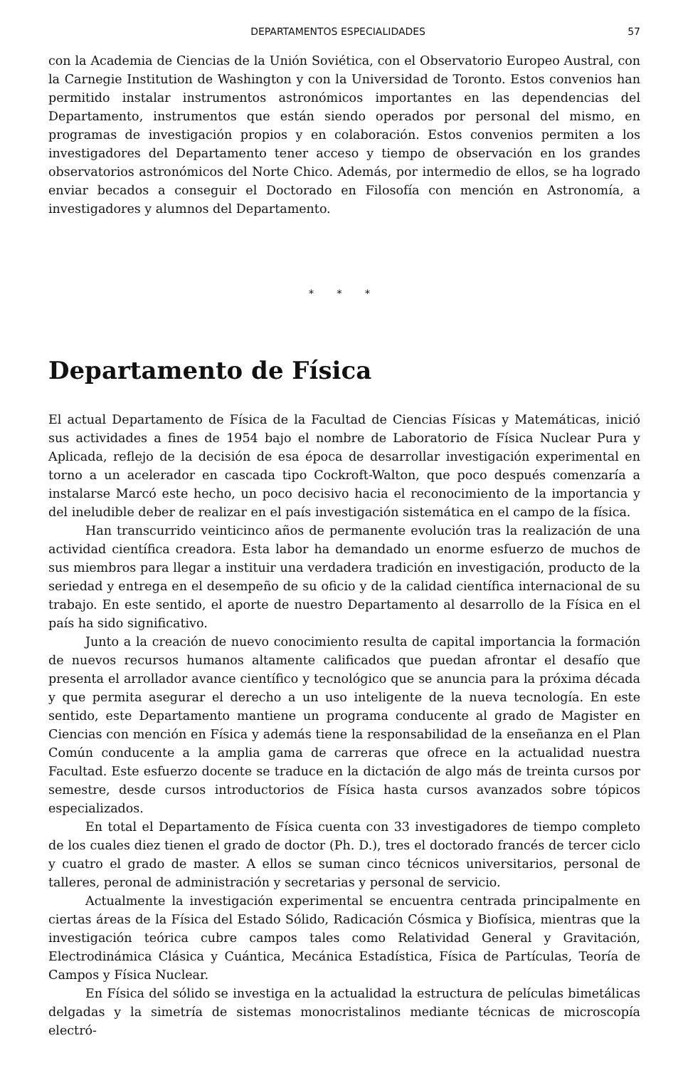DEPARTAMENTOS ESPECIALIDADES 57
con la Academia de Ciencias de la Unión Soviética, con el Observatorio Europeo Austral, con la Carnegie Institution de Washington y con la Universidad de Toronto. Estos convenios han permitido instalar instrumentos astronómicos importantes en las dependencias del Departamento, instrumentos que están siendo operados por personal del mismo, en programas de investigación propios y en colaboración. Estos convenios permiten a los investigadores del Departamento tener acceso y tiempo de observación en los grandes observatorios astronómicos del Norte Chico. Además, por intermedio de ellos, se ha logrado enviar becados a conseguir el Doctorado en Filosofía con mención en Astronomía, a investigadores y alumnos del Departamento.
* * *
Departamento de Física
El actual Departamento de Física de la Facultad de Ciencias Físicas y Matemáticas, inició sus actividades a fines de 1954 bajo el nombre de Laboratorio de Física Nuclear Pura y Aplicada, reflejo de la decisión de esa época de desarrollar investigación experimental en torno a un acelerador en cascada tipo Cockroft-Walton, que poco después comenzaría a instalarse Marcó este hecho, un poco decisivo hacia el reconocimiento de la importancia y del ineludible deber de realizar en el país investigación sistemática en el campo de la física.
Han transcurrido veinticinco años de permanente evolución tras la realización de una actividad científica creadora. Esta labor ha demandado un enorme esfuerzo de muchos de sus miembros para llegar a instituir una verdadera tradición en investigación, producto de la seriedad y entrega en el desempeño de su oficio y de la calidad científica internacional de su trabajo. En este sentido, el aporte de nuestro Departamento al desarrollo de la Física en el país ha sido significativo.
Junto a la creación de nuevo conocimiento resulta de capital importancia la formación de nuevos recursos humanos altamente calificados que puedan afrontar el desafío que presenta el arrollador avance científico y tecnológico que se anuncia para la próxima década y que permita asegurar el derecho a un uso inteligente de la nueva tecnología. En este sentido, este Departamento mantiene un programa conducente al grado de Magister en Ciencias con mención en Física y además tiene la responsabilidad de la enseñanza en el Plan Común conducente a la amplia gama de carreras que ofrece en la actualidad nuestra Facultad. Este esfuerzo docente se traduce en la dictación de algo más de treinta cursos por semestre, desde cursos introductorios de Física hasta cursos avanzados sobre tópicos especializados.
En total el Departamento de Física cuenta con 33 investigadores de tiempo completo de los cuales diez tienen el grado de doctor (Ph. D.), tres el doctorado francés de tercer ciclo y cuatro el grado de master. A ellos se suman cinco técnicos universitarios, personal de talleres, peronal de administración y secretarias y personal de servicio.
Actualmente la investigación experimental se encuentra centrada principalmente en ciertas áreas de la Física del Estado Sólido, Radicación Cósmica y Biofísica, mientras que la investigación teórica cubre campos tales como Relatividad General y Gravitación, Electrodinámica Clásica y Cuántica, Mecánica Estadística, Física de Partículas, Teoría de Campos y Física Nuclear.
En Física del sólido se investiga en la actualidad la estructura de películas bimetálicas delgadas y la simetría de sistemas monocristalinos mediante técnicas de microscopía electró-